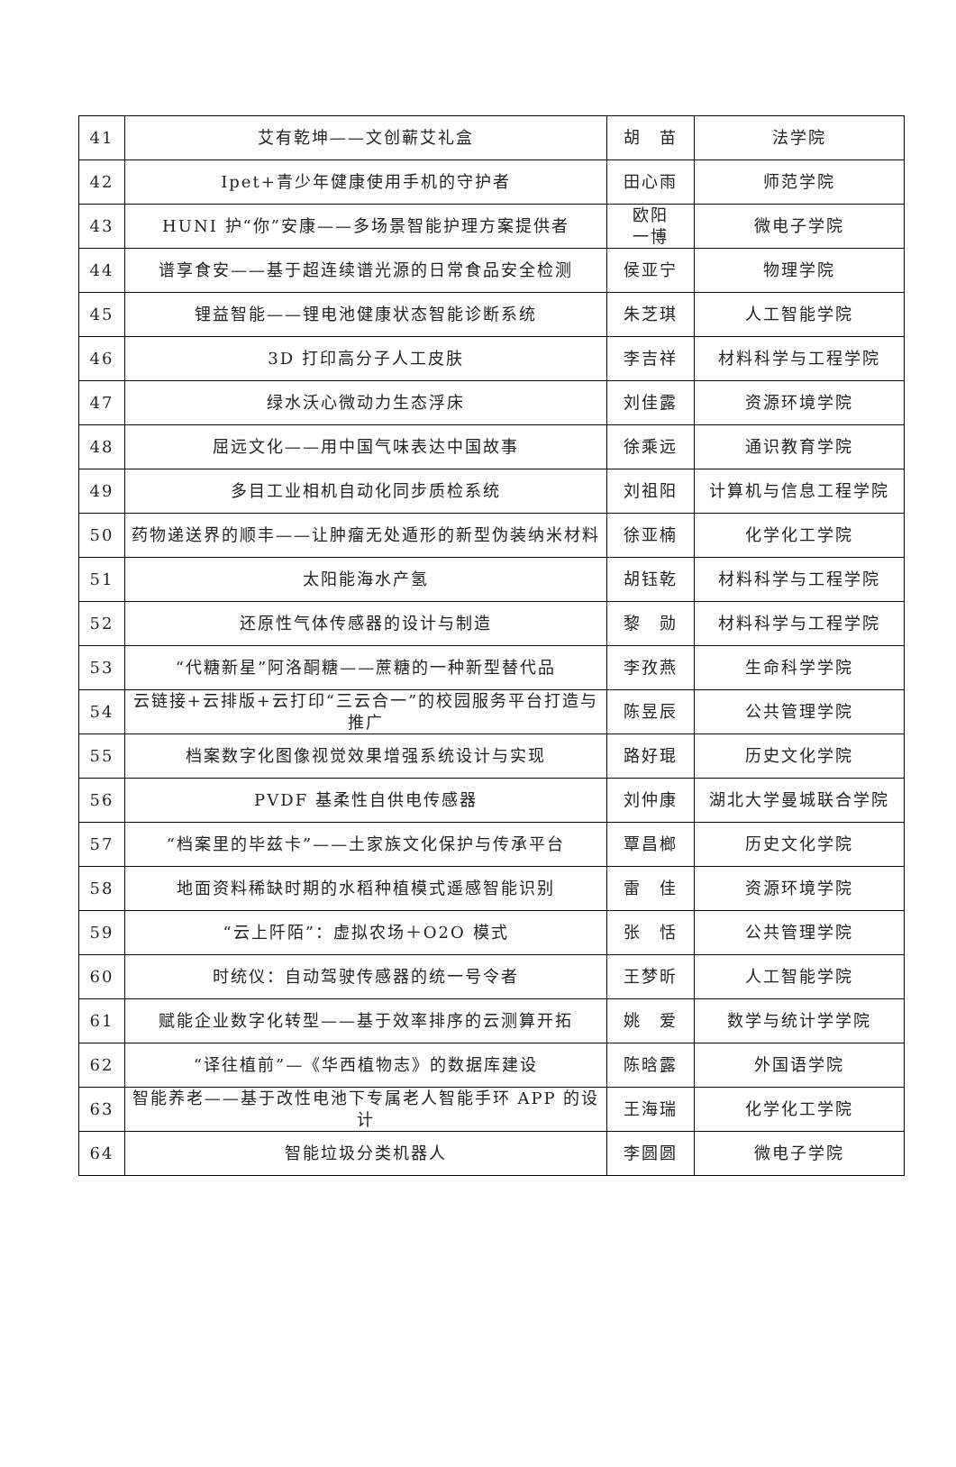| 41 | 艾有乾坤——文创蕲艾礼盒 | 胡 苗 | 法学院 |
| 42 | Ipet+青少年健康使用手机的守护者 | 田心雨 | 师范学院 |
| 43 | HUNI 护“你”安康——多场景智能护理方案提供者 | 欧阳 一博 | 微电子学院 |
| 44 | 谱享食安——基于超连续谱光源的日常食品安全检测 | 侯亚宁 | 物理学院 |
| 45 | 锂益智能——锂电池健康状态智能诊断系统 | 朱芝琪 | 人工智能学院 |
| 46 | 3D 打印高分子人工皮肤 | 李吉祥 | 材料科学与工程学院 |
| 47 | 绿水沃心微动力生态浮床 | 刘佳露 | 资源环境学院 |
| 48 | 屈远文化——用中国气味表达中国故事 | 徐乘远 | 通识教育学院 |
| 49 | 多目工业相机自动化同步质检系统 | 刘祖阳 | 计算机与信息工程学院 |
| 50 | 药物递送界的顺丰——让肿瘤无处遁形的新型伪装纳米材料 | 徐亚楠 | 化学化工学院 |
| 51 | 太阳能海水产氢 | 胡钰乾 | 材料科学与工程学院 |
| 52 | 还原性气体传感器的设计与制造 | 黎 勋 | 材料科学与工程学院 |
| 53 | “代糖新星”阿洛酮糖——蔗糖的一种新型替代品 | 李孜燕 | 生命科学学院 |
| 54 | 云链接+云排版+云打印“三云合一”的校园服务平台打造与推广 | 陈昱辰 | 公共管理学院 |
| 55 | 档案数字化图像视觉效果增强系统设计与实现 | 路好琨 | 历史文化学院 |
| 56 | PVDF 基柔性自供电传感器 | 刘仲康 | 湖北大学曼城联合学院 |
| 57 | “档案里的毕兹卡”——土家族文化保护与传承平台 | 覃昌榔 | 历史文化学院 |
| 58 | 地面资料稀缺时期的水稻种植模式遥感智能识别 | 雷 佳 | 资源环境学院 |
| 59 | “云上阡陌”：虚拟农场＋O2O 模式 | 张 恬 | 公共管理学院 |
| 60 | 时统仪：自动驾驶传感器的统一号令者 | 王梦昕 | 人工智能学院 |
| 61 | 赋能企业数字化转型——基于效率排序的云测算开拓 | 姚 爱 | 数学与统计学学院 |
| 62 | “译往植前”—《华西植物志》的数据库建设 | 陈晗露 | 外国语学院 |
| 63 | 智能养老——基于改性电池下专属老人智能手环 APP 的设计 | 王海瑞 | 化学化工学院 |
| 64 | 智能垃圾分类机器人 | 李圆圆 | 微电子学院 |